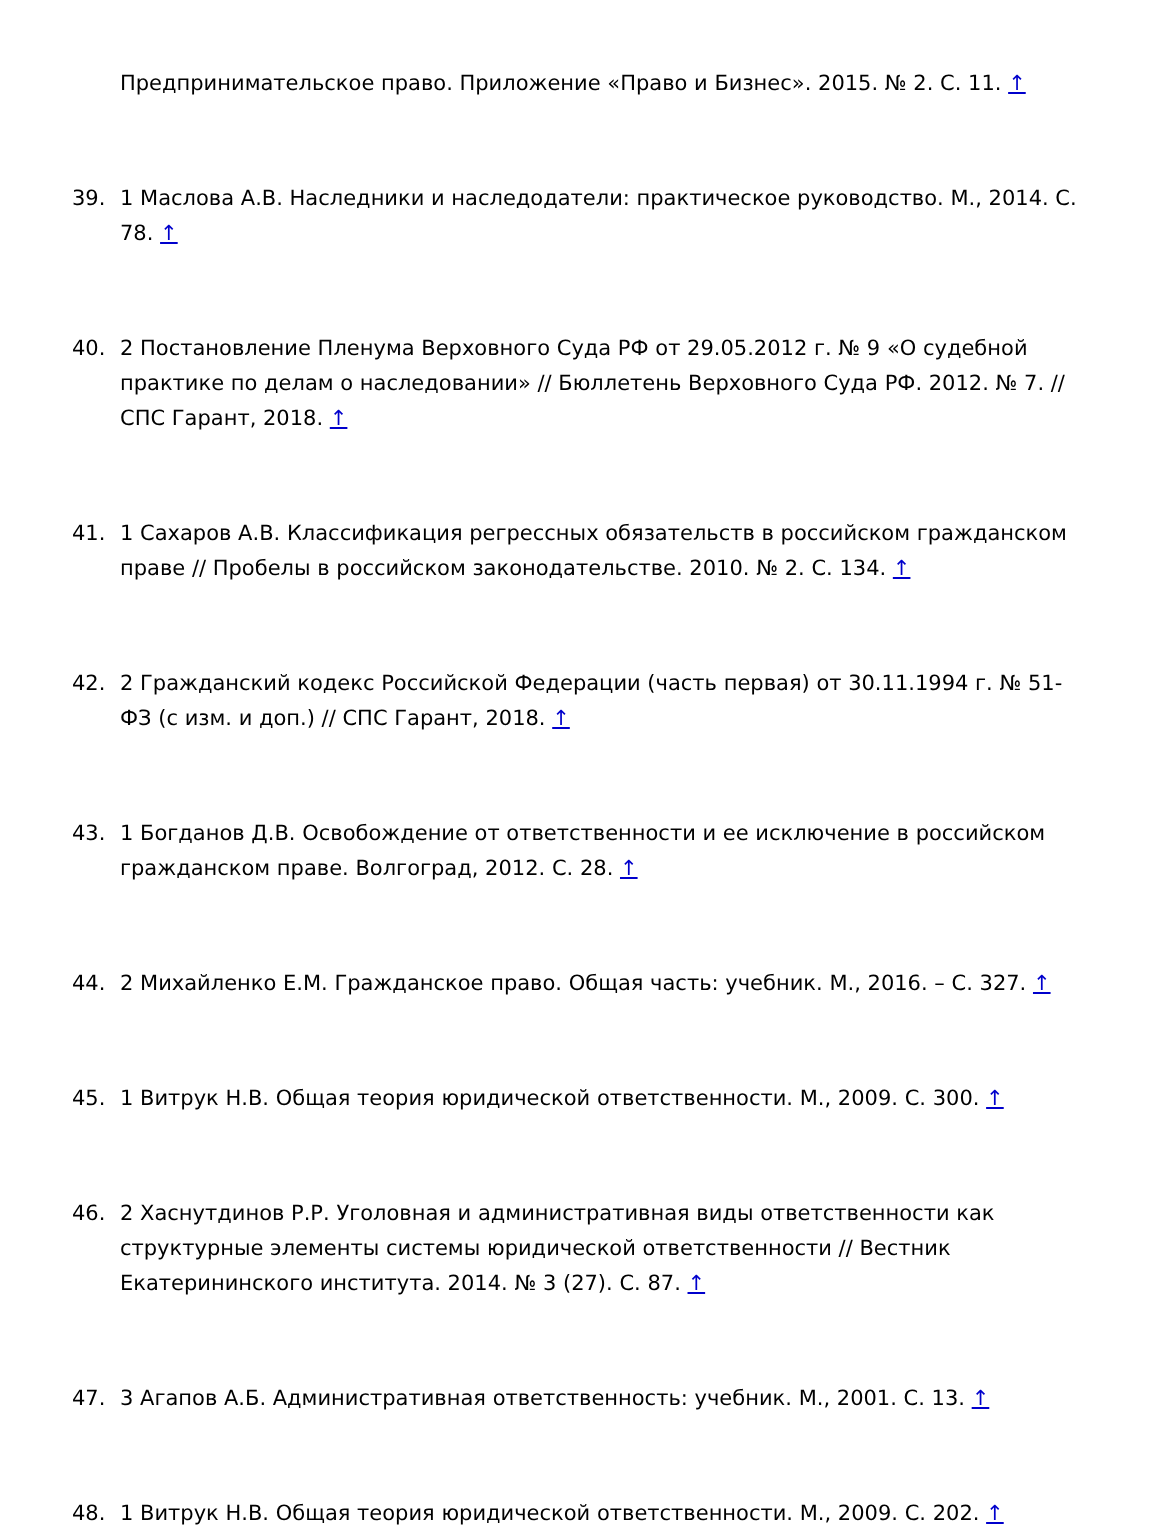Предпринимательское право. Приложение «Право и Бизнес». 2015. № 2. С. 11. ↑
39. 1 Маслова А.В. Наследники и наследодатели: практическое руководство. М., 2014. С. 78. ↑
40. 2 Постановление Пленума Верховного Суда РФ от 29.05.2012 г. № 9 «О судебной практике по делам о наследовании» // Бюллетень Верховного Суда РФ. 2012. № 7. // СПС Гарант, 2018. ↑
41. 1 Сахаров А.В. Классификация регрессных обязательств в российском гражданском праве // Пробелы в российском законодательстве. 2010. № 2. С. 134. ↑
42. 2 Гражданский кодекс Российской Федерации (часть первая) от 30.11.1994 г. № 51-ФЗ (с изм. и доп.) // СПС Гарант, 2018. ↑
43. 1 Богданов Д.В. Освобождение от ответственности и ее исключение в российском гражданском праве. Волгоград, 2012. С. 28. ↑
44. 2 Михайленко Е.М. Гражданское право. Общая часть: учебник. М., 2016. – С. 327. ↑
45. 1 Витрук Н.В. Общая теория юридической ответственности. М., 2009. С. 300. ↑
46. 2 Хаснутдинов Р.Р. Уголовная и административная виды ответственности как структурные элементы системы юридической ответственности // Вестник Екатерининского института. 2014. № 3 (27). С. 87. ↑
47. 3 Агапов А.Б. Административная ответственность: учебник. М., 2001. С. 13. ↑
48. 1 Витрук Н.В. Общая теория юридической ответственности. М., 2009. С. 202. ↑